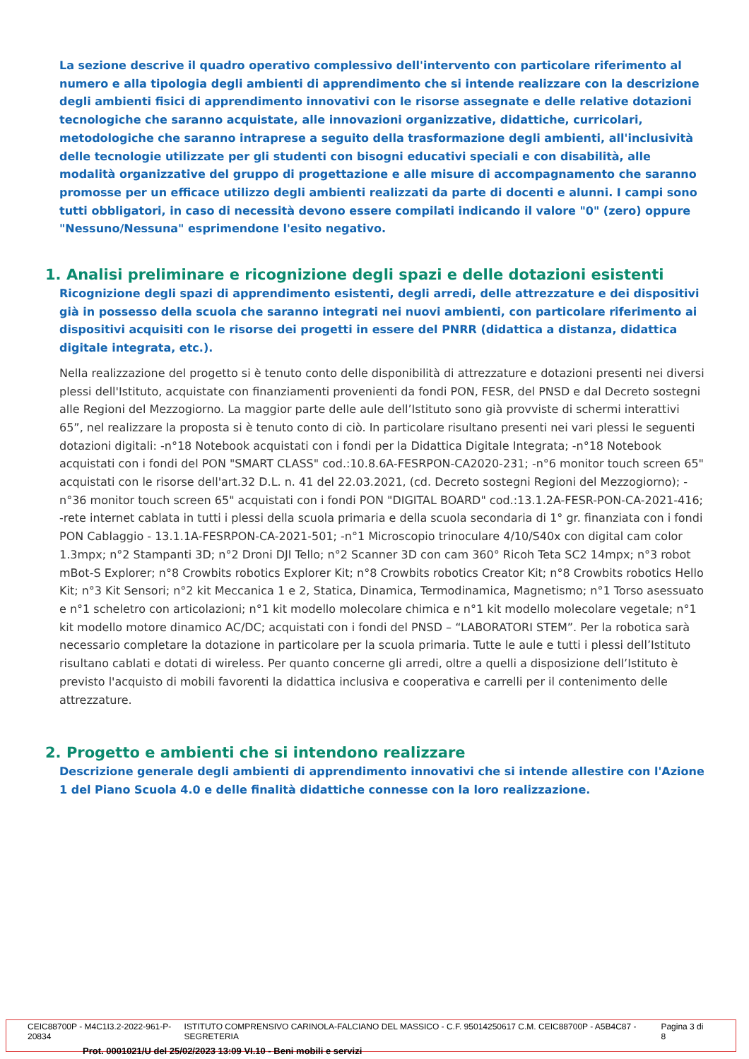La sezione descrive il quadro operativo complessivo dell'intervento con particolare riferimento al numero e alla tipologia degli ambienti di apprendimento che si intende realizzare con la descrizione degli ambienti fisici di apprendimento innovativi con le risorse assegnate e delle relative dotazioni tecnologiche che saranno acquistate, alle innovazioni organizzative, didattiche, curricolari, metodologiche che saranno intraprese a seguito della trasformazione degli ambienti, all'inclusività delle tecnologie utilizzate per gli studenti con bisogni educativi speciali e con disabilità, alle modalità organizzative del gruppo di progettazione e alle misure di accompagnamento che saranno promosse per un efficace utilizzo degli ambienti realizzati da parte di docenti e alunni. I campi sono tutti obbligatori, in caso di necessità devono essere compilati indicando il valore "0" (zero) oppure "Nessuno/Nessuna" esprimendone l'esito negativo.
1. Analisi preliminare e ricognizione degli spazi e delle dotazioni esistenti
Ricognizione degli spazi di apprendimento esistenti, degli arredi, delle attrezzature e dei dispositivi già in possesso della scuola che saranno integrati nei nuovi ambienti, con particolare riferimento ai dispositivi acquisiti con le risorse dei progetti in essere del PNRR (didattica a distanza, didattica digitale integrata, etc.).
Nella realizzazione del progetto si è tenuto conto delle disponibilità di attrezzature e dotazioni presenti nei diversi plessi dell'Istituto, acquistate con finanziamenti provenienti da fondi PON, FESR, del PNSD e dal Decreto sostegni alle Regioni del Mezzogiorno. La maggior parte delle aule dell’Istituto sono già provviste di schermi interattivi 65”, nel realizzare la proposta si è tenuto conto di ciò. In particolare risultano presenti nei vari plessi le seguenti dotazioni digitali: -n°18 Notebook acquistati con i fondi per la Didattica Digitale Integrata; -n°18 Notebook acquistati con i fondi del PON "SMART CLASS" cod.:10.8.6A-FESRPON-CA2020-231; -n°6 monitor touch screen 65" acquistati con le risorse dell'art.32 D.L. n. 41 del 22.03.2021, (cd. Decreto sostegni Regioni del Mezzogiorno); -n°36 monitor touch screen 65" acquistati con i fondi PON "DIGITAL BOARD" cod.:13.1.2A-FESR-PON-CA-2021-416; -rete internet cablata in tutti i plessi della scuola primaria e della scuola secondaria di 1° gr. finanziata con i fondi PON Cablaggio - 13.1.1A-FESRPON-CA-2021-501; -n°1 Microscopio trinoculare 4/10/S40x con digital cam color 1.3mpx; n°2 Stampanti 3D; n°2 Droni DJI Tello; n°2 Scanner 3D con cam 360° Ricoh Teta SC2 14mpx; n°3 robot mBot-S Explorer; n°8 Crowbits robotics Explorer Kit; n°8 Crowbits robotics Creator Kit; n°8 Crowbits robotics Hello Kit; n°3 Kit Sensori; n°2 kit Meccanica 1 e 2, Statica, Dinamica, Termodinamica, Magnetismo; n°1 Torso asessuato e n°1 scheletro con articolazioni; n°1 kit modello molecolare chimica e n°1 kit modello molecolare vegetale; n°1 kit modello motore dinamico AC/DC; acquistati con i fondi del PNSD – “LABORATORI STEM”. Per la robotica sarà necessario completare la dotazione in particolare per la scuola primaria. Tutte le aule e tutti i plessi dell’Istituto risultano cablati e dotati di wireless. Per quanto concerne gli arredi, oltre a quelli a disposizione dell’Istituto è previsto l'acquisto di mobili favorenti la didattica inclusiva e cooperativa e carrelli per il contenimento delle attrezzature.
2. Progetto e ambienti che si intendono realizzare
Descrizione generale degli ambienti di apprendimento innovativi che si intende allestire con l'Azione 1 del Piano Scuola 4.0 e delle finalità didattiche connesse con la loro realizzazione.
CEIC88700P - M4C1I3.2-2022-961-P-20834 ISTITUTO COMPRENSIVO CARINOLA-FALCIANO DEL MASSICO - C.F. 95014250617 C.M. CEIC88700P - A5B4C87 - SEGRETERIA Pagina 3 di 8
Prot. 0001021/U del 25/02/2023 13:09 VI.10 - Beni mobili e servizi